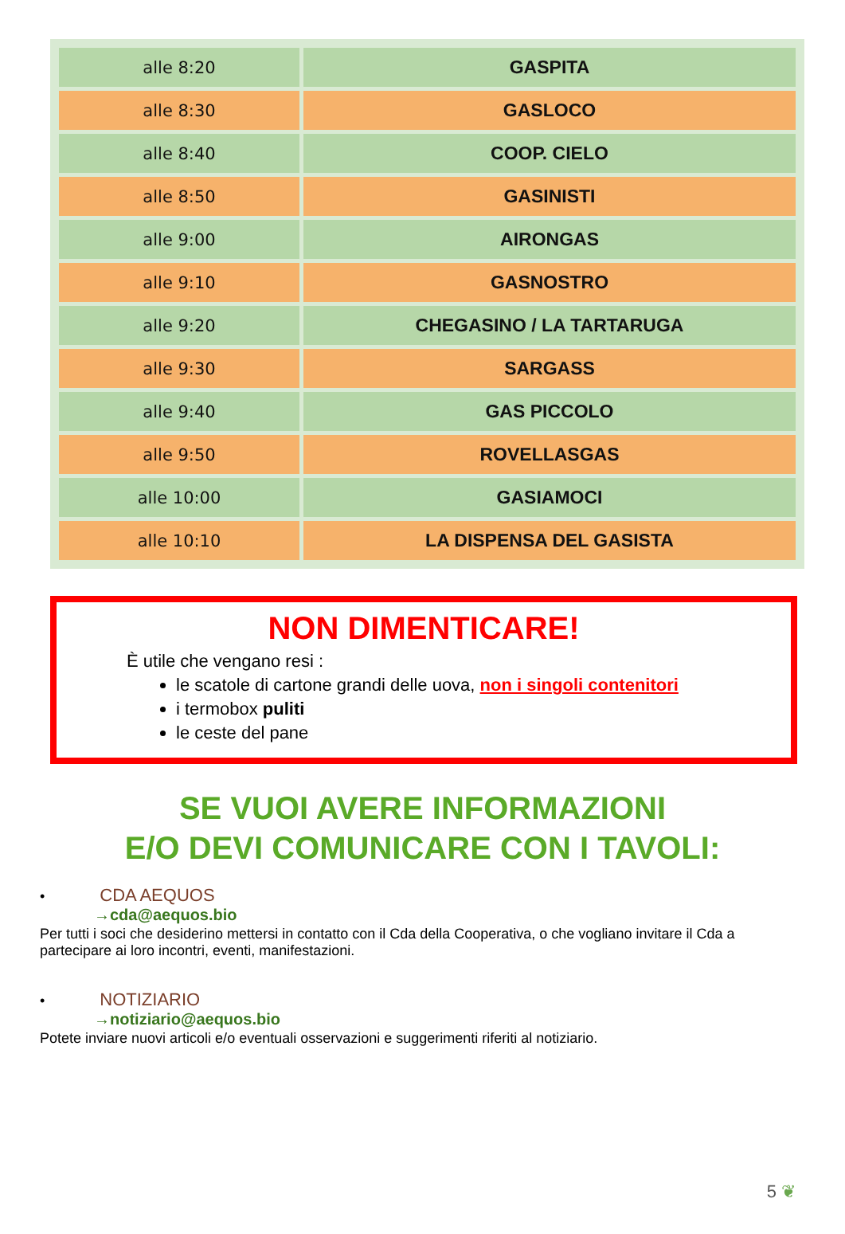| alle 8:20 | GASPITA |
| alle 8:30 | GASLOCO |
| alle 8:40 | COOP. CIELO |
| alle 8:50 | GASINISTI |
| alle 9:00 | AIRONGAS |
| alle 9:10 | GASNOSTRO |
| alle 9:20 | CHEGASINO / LA TARTARUGA |
| alle 9:30 | SARGASS |
| alle 9:40 | GAS PICCOLO |
| alle 9:50 | ROVELLASGAS |
| alle 10:00 | GASIAMOCI |
| alle 10:10 | LA DISPENSA DEL GASISTA |
NON DIMENTICARE!
È utile che vengano resi :
le scatole di cartone grandi delle uova, non i singoli contenitori
i termobox puliti
le ceste del pane
SE VUOI AVERE INFORMAZIONI
E/O DEVI COMUNICARE CON I TAVOLI:
• CDA AEQUOS
→cda@aequos.bio
Per tutti i soci che desiderino mettersi in contatto con il Cda della Cooperativa, o che vogliano invitare il Cda a partecipare ai loro incontri, eventi, manifestazioni.
• NOTIZIARIO
→notiziario@aequos.bio
Potete inviare nuovi articoli e/o eventuali osservazioni e suggerimenti riferiti al notiziario.
5 ❦